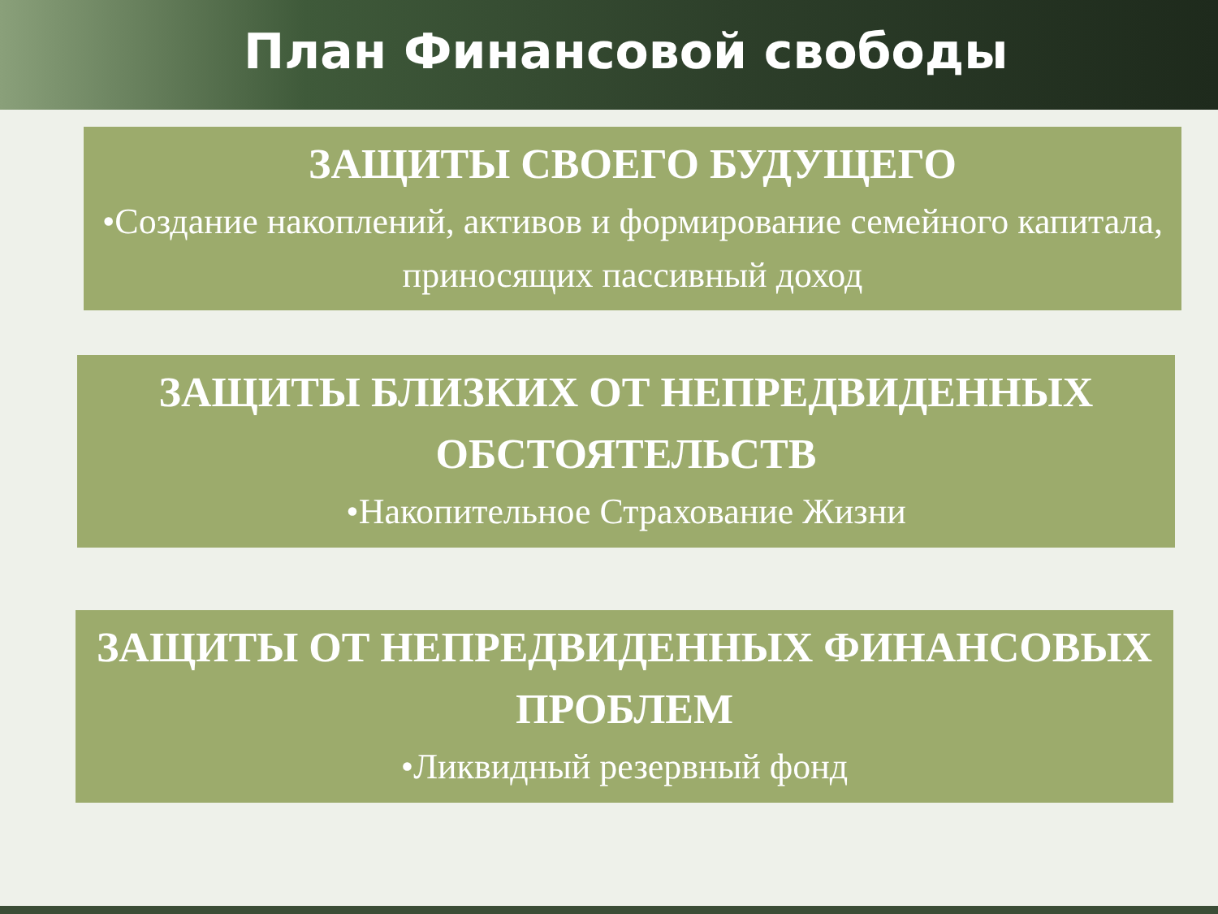План Финансовой свободы
ЗАЩИТЫ СВОЕГО БУДУЩЕГО
•Создание накоплений, активов и формирование семейного капитала, приносящих пассивный доход
ЗАЩИТЫ БЛИЗКИХ ОТ НЕПРЕДВИДЕННЫХ ОБСТОЯТЕЛЬСТВ
•Накопительное Страхование Жизни
ЗАЩИТЫ ОТ НЕПРЕДВИДЕННЫХ ФИНАНСОВЫХ ПРОБЛЕМ
•Ликвидный резервный фонд